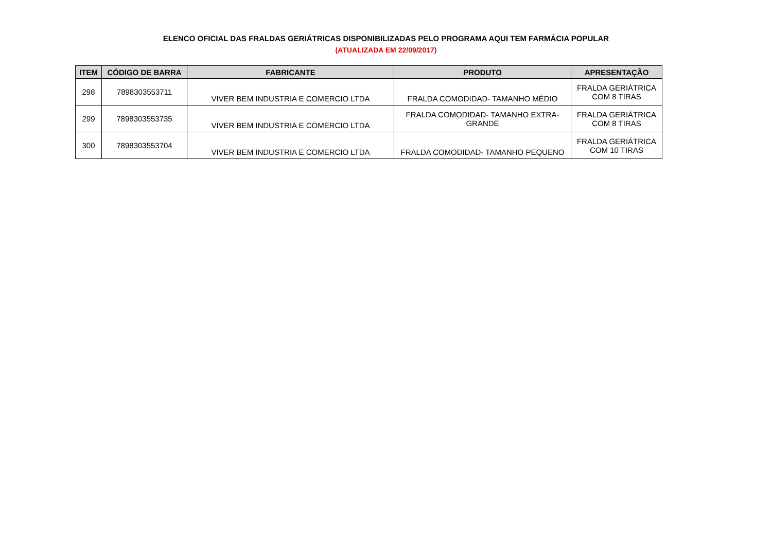ELENCO OFICIAL DAS FRALDAS GERIÁTRICAS DISPONIBILIZADAS PELO PROGRAMA AQUI TEM FARMÁCIA POPULAR
(ATUALIZADA EM 22/09/2017)
| ITEM | CÓDIGO DE BARRA | FABRICANTE | PRODUTO | APRESENTAÇÃO |
| --- | --- | --- | --- | --- |
| 298 | 7898303553711 | VIVER BEM INDUSTRIA E COMERCIO LTDA | FRALDA COMODIDAD- TAMANHO MÉDIO | FRALDA GERIÁTRICA COM 8 TIRAS |
| 299 | 7898303553735 | VIVER BEM INDUSTRIA E COMERCIO LTDA | FRALDA COMODIDAD- TAMANHO EXTRA- GRANDE | FRALDA GERIÁTRICA COM 8 TIRAS |
| 300 | 7898303553704 | VIVER BEM INDUSTRIA E COMERCIO LTDA | FRALDA COMODIDAD- TAMANHO PEQUENO | FRALDA GERIÁTRICA COM 10 TIRAS |